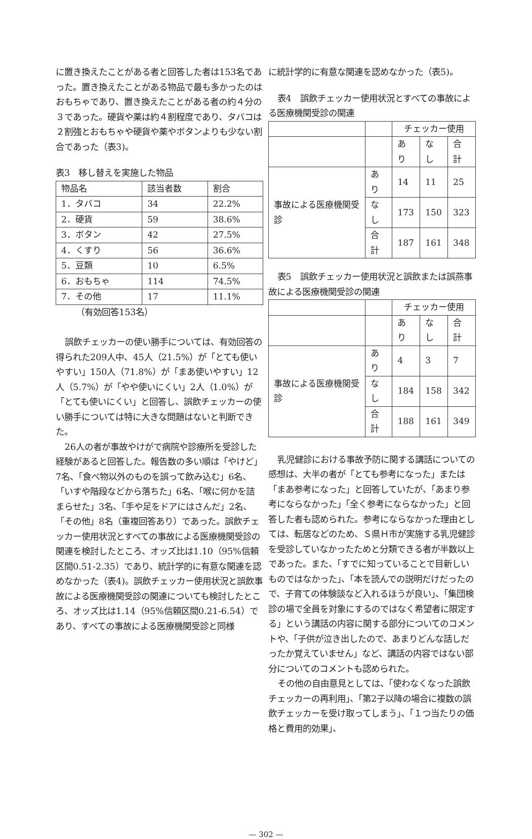に置き換えたことがある者と回答した者は153名であった。置き換えたことがある物品で最も多かったのはおもちゃであり、置き換えたことがある者の約４分の３であった。硬貨や薬は約４割程度であり、タバコは２割強とおもちゃや硬貨や薬やボタンよりも少ない割合であった（表3)。
表3　移し替えを実施した物品
| 物品名 | 該当者数 | 割合 |
| --- | --- | --- |
| 1．タバコ | 34 | 22.2% |
| 2．硬貨 | 59 | 38.6% |
| 3．ボタン | 42 | 27.5% |
| 4．くすり | 56 | 36.6% |
| 5．豆類 | 10 | 6.5% |
| 6．おもちゃ | 114 | 74.5% |
| 7．その他 | 17 | 11.1% |
（有効回答153名）
誤飲チェッカーの使い勝手については、有効回答の得られた209人中、45人（21.5%）が「とても使いやすい」150人（71.8%）が「まあ使いやすい」12人（5.7%）が「やや使いにくい」2人（1.0%）が「とても使いにくい」と回答し、誤飲チェッカーの使い勝手については特に大きな問題はないと判断できた。
26人の者が事故やけがで病院や診療所を受診した経験があると回答した。報告数の多い順は「やけど」7名、「食べ物以外のものを誤って飲み込む」6名、「いすや階段などから落ちた」6名、「喉に何かを詰まらせた」3名、「手や足をドアにはさんだ」2名、「その他」8名（重複回答あり）であった。誤飲チェッカー使用状況とすべての事故による医療機関受診の関連を検討したところ、オッズ比は1.10（95%信頼区間0.51-2.35）であり、統計学的に有意な関連を認めなかった（表4)。誤飲チェッカー使用状況と誤飲事故による医療機関受診の関連についても検討したところ、オッズ比は1.14（95%信頼区間0.21-6.54）であり、すべての事故による医療機関受診と同様
に統計学的に有意な関連を認めなかった（表5)。
表4　誤飲チェッカー使用状況とすべての事故による医療機関受診の関連
| | | チェッカー使用 | | |
| | | あり | なし | 合計 |
| 事故による医療機関受診 | あり | 14 | 11 | 25 |
| | なし | 173 | 150 | 323 |
| | 合計 | 187 | 161 | 348 |
表5　誤飲チェッカー使用状況と誤飲または誤燕事故による医療機関受診の関連
| | | チェッカー使用 | | |
| | | あり | なし | 合計 |
| 事故による医療機関受診 | あり | 4 | 3 | 7 |
| | なし | 184 | 158 | 342 |
| | 合計 | 188 | 161 | 349 |
乳児健診における事故予防に関する講話についての感想は、大半の者が「とても参考になった」または「まあ参考になった」と回答していたが、「あまり参考にならなかった」「全く参考にならなかった」と回答した者も認められた。参考にならなかった理由としては、転居などのため、Ｓ県Ｈ市が実施する乳児健診を受診していなかったためと分類できる者が半数以上であった。また、「すでに知っていることで目新しいものではなかった」、「本を読んでの説明だけだったので、子育ての体験談など入れるほうが良い」、「集団検診の場で全員を対象にするのではなく希望者に限定する」という講話の内容に関する部分についてのコメントや、「子供が泣き出したので、あまりどんな話しだったか覚えていません」など、講話の内容ではない部分についてのコメントも認められた。
その他の自由意見としては、「使わなくなった誤飲チェッカーの再利用」、「第2子以降の場合に複数の誤飲チェッカーを受け取ってしまう」、「１つ当たりの価格と費用的効果」、
— 302 —